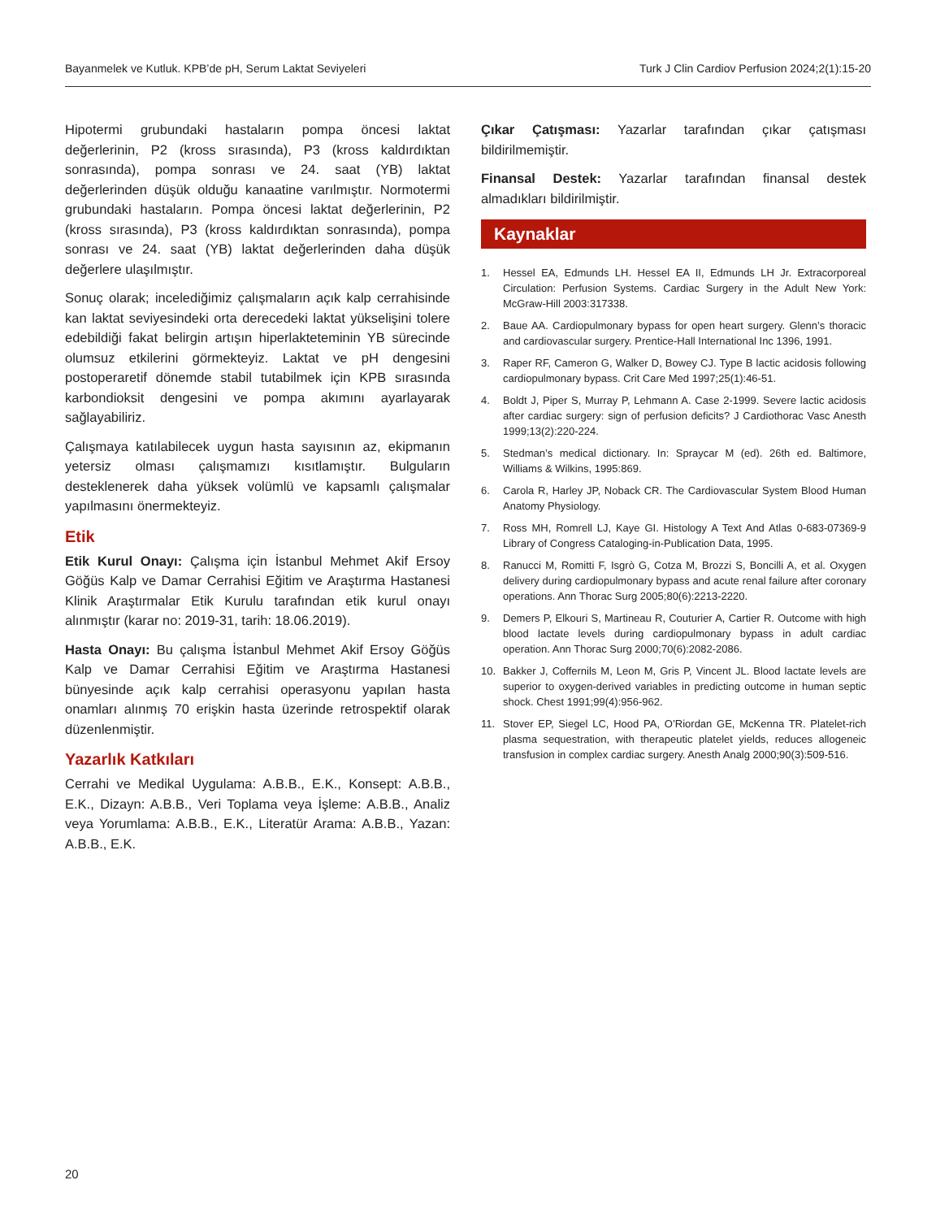Bayanmelek ve Kutluk. KPB’de pH, Serum Laktat Seviyeleri Turk J Clin Cardiov Perfusion 2024;2(1):15-20
Hipotermi grubundaki hastaların pompa öncesi laktat değerlerinin, P2 (kross sırasında), P3 (kross kaldırdıktan sonrasında), pompa sonrası ve 24. saat (YB) laktat değerlerinden düşük olduğu kanaatine varılmıştır. Normotermi grubundaki hastaların. Pompa öncesi laktat değerlerinin, P2 (kross sırasında), P3 (kross kaldırdıktan sonrasında), pompa sonrası ve 24. saat (YB) laktat değerlerinden daha düşük değerlere ulaşılmıştır.
Sonuç olarak; incelediğimiz çalışmaların açık kalp cerrahisinde kan laktat seviyesindeki orta derecedeki laktat yükselişini tolere edebildiği fakat belirgin artışın hiperlakteteminin YB sürecinde olumsuz etkilerini görmekteyiz. Laktat ve pH dengesini postoperaretif dönemde stabil tutabilmek için KPB sırasında karbondioksit dengesini ve pompa akımını ayarlayarak sağlayabiliriz.
Çalışmaya katılabilecek uygun hasta sayısının az, ekipmanın yetersiz olması çalışmamızı kısıtlamıştır. Bulguların desteklenerek daha yüksek volümlü ve kapsamlı çalışmalar yapılmasını önermekteyiz.
Etik
Etik Kurul Onayı: Çalışma için İstanbul Mehmet Akif Ersoy Göğüs Kalp ve Damar Cerrahisi Eğitim ve Araştırma Hastanesi Klinik Araştırmalar Etik Kurulu tarafından etik kurul onayı alınmıştır (karar no: 2019-31, tarih: 18.06.2019).
Hasta Onayı: Bu çalışma İstanbul Mehmet Akif Ersoy Göğüs Kalp ve Damar Cerrahisi Eğitim ve Araştırma Hastanesi bünyesinde açık kalp cerrahisi operasyonu yapılan hasta onamları alınmış 70 erişkin hasta üzerinde retrospektif olarak düzenlenmiştir.
Yazarlık Katkıları
Cerrahi ve Medikal Uygulama: A.B.B., E.K., Konsept: A.B.B., E.K., Dizayn: A.B.B., Veri Toplama veya İşleme: A.B.B., Analiz veya Yorumlama: A.B.B., E.K., Literatür Arama: A.B.B., Yazan: A.B.B., E.K.
Çıkar Çatışması: Yazarlar tarafından çıkar çatışması bildirilmemiştir.
Finansal Destek: Yazarlar tarafından finansal destek almadıkları bildirilmiştir.
Kaynaklar
1. Hessel EA, Edmunds LH. Hessel EA II, Edmunds LH Jr. Extracorporeal Circulation: Perfusion Systems. Cardiac Surgery in the Adult New York: McGraw-Hill 2003:317338.
2. Baue AA. Cardiopulmonary bypass for open heart surgery. Glenn’s thoracic and cardiovascular surgery. Prentice-Hall International Inc 1396, 1991.
3. Raper RF, Cameron G, Walker D, Bowey CJ. Type B lactic acidosis following cardiopulmonary bypass. Crit Care Med 1997;25(1):46-51.
4. Boldt J, Piper S, Murray P, Lehmann A. Case 2-1999. Severe lactic acidosis after cardiac surgery: sign of perfusion deficits? J Cardiothorac Vasc Anesth 1999;13(2):220-224.
5. Stedman’s medical dictionary. In: Spraycar M (ed). 26th ed. Baltimore, Williams & Wilkins, 1995:869.
6. Carola R, Harley JP, Noback CR. The Cardiovascular System Blood Human Anatomy Physiology.
7. Ross MH, Romrell LJ, Kaye GI. Histology A Text And Atlas 0-683-07369-9 Library of Congress Cataloging-in-Publication Data, 1995.
8. Ranucci M, Romitti F, Isgrò G, Cotza M, Brozzi S, Boncilli A, et al. Oxygen delivery during cardiopulmonary bypass and acute renal failure after coronary operations. Ann Thorac Surg 2005;80(6):2213-2220.
9. Demers P, Elkouri S, Martineau R, Couturier A, Cartier R. Outcome with high blood lactate levels during cardiopulmonary bypass in adult cardiac operation. Ann Thorac Surg 2000;70(6):2082-2086.
10. Bakker J, Coffernils M, Leon M, Gris P, Vincent JL. Blood lactate levels are superior to oxygen-derived variables in predicting outcome in human septic shock. Chest 1991;99(4):956-962.
11. Stover EP, Siegel LC, Hood PA, O’Riordan GE, McKenna TR. Platelet-rich plasma sequestration, with therapeutic platelet yields, reduces allogeneic transfusion in complex cardiac surgery. Anesth Analg 2000;90(3):509-516.
20